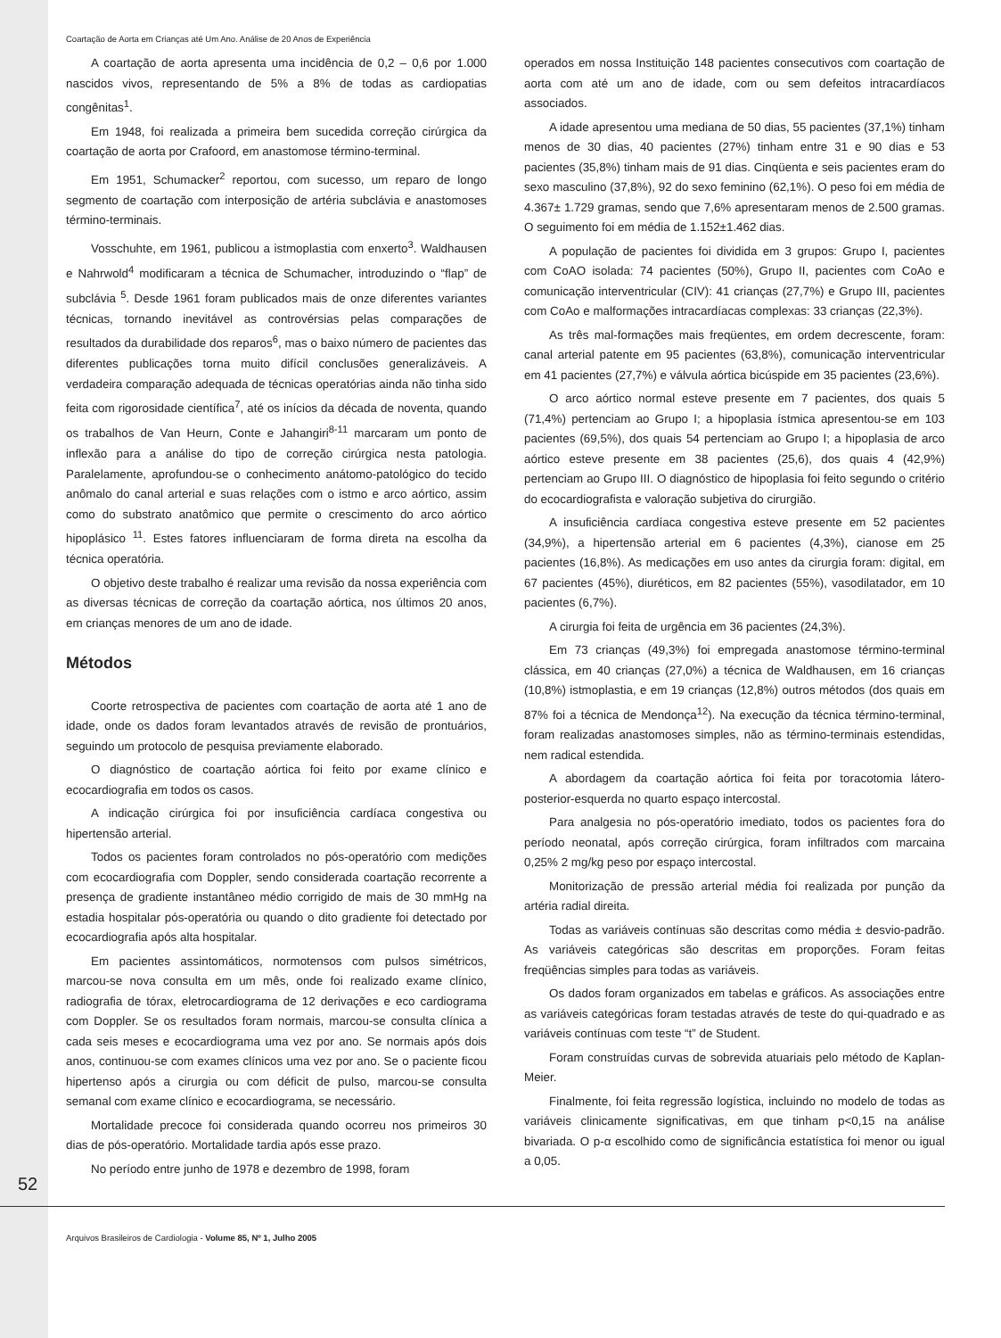Coartação de Aorta em Crianças até Um Ano. Análise de 20 Anos de Experiência
A coartação de aorta apresenta uma incidência de 0,2 – 0,6 por 1.000 nascidos vivos, representando de 5% a 8% de todas as cardiopatias congênitas<sup>1</sup>.
Em 1948, foi realizada a primeira bem sucedida correção cirúrgica da coartação de aorta por Crafoord, em anastomose término-terminal.
Em 1951, Schumacker<sup>2</sup> reportou, com sucesso, um reparo de longo segmento de coartação com interposição de artéria subclávia e anastomoses término-terminais.
Vosschuhte, em 1961, publicou a istmoplastia com enxerto<sup>3</sup>. Waldhausen e Nahrwold<sup>4</sup> modificaram a técnica de Schumacher, introduzindo o “flap” de subclávia <sup>5</sup>. Desde 1961 foram publicados mais de onze diferentes variantes técnicas, tornando inevitável as controvérsias pelas comparações de resultados da durabilidade dos reparos<sup>6</sup>, mas o baixo número de pacientes das diferentes publicações torna muito difícil conclusões generalizáveis. A verdadeira comparação adequada de técnicas operatórias ainda não tinha sido feita com rigorosidade científica<sup>7</sup>, até os inícios da década de noventa, quando os trabalhos de Van Heurn, Conte e Jahangiri<sup>8-11</sup> marcaram um ponto de inflexão para a análise do tipo de correção cirúrgica nesta patologia. Paralelamente, aprofundou-se o conhecimento anátomo-patológico do tecido anômalo do canal arterial e suas relações com o istmo e arco aórtico, assim como do substrato anatômico que permite o crescimento do arco aórtico hipoplásico <sup>11</sup>. Estes fatores influenciaram de forma direta na escolha da técnica operatória.
O objetivo deste trabalho é realizar uma revisão da nossa experiência com as diversas técnicas de correção da coartação aórtica, nos últimos 20 anos, em crianças menores de um ano de idade.
Métodos
Coorte retrospectiva de pacientes com coartação de aorta até 1 ano de idade, onde os dados foram levantados através de revisão de prontuários, seguindo um protocolo de pesquisa previamente elaborado.
O diagnóstico de coartação aórtica foi feito por exame clínico e ecocardiografia em todos os casos.
A indicação cirúrgica foi por insuficiência cardíaca congestiva ou hipertensão arterial.
Todos os pacientes foram controlados no pós-operatório com medições com ecocardiografia com Doppler, sendo considerada coartação recorrente a presença de gradiente instantâneo médio corrigido de mais de 30 mmHg na estadia hospitalar pós-operatória ou quando o dito gradiente foi detectado por ecocardiografia após alta hospitalar.
Em pacientes assintomáticos, normotensos com pulsos simétricos, marcou-se nova consulta em um mês, onde foi realizado exame clínico, radiografia de tórax, eletrocardiograma de 12 derivações e eco cardiograma com Doppler. Se os resultados foram normais, marcou-se consulta clínica a cada seis meses e ecocardiograma uma vez por ano. Se normais após dois anos, continuou-se com exames clínicos uma vez por ano. Se o paciente ficou hipertenso após a cirurgia ou com déficit de pulso, marcou-se consulta semanal com exame clínico e ecocardiograma, se necessário.
Mortalidade precoce foi considerada quando ocorreu nos primeiros 30 dias de pós-operatório. Mortalidade tardia após esse prazo.
No período entre junho de 1978 e dezembro de 1998, foram
operados em nossa Instituição 148 pacientes consecutivos com coartação de aorta com até um ano de idade, com ou sem defeitos intracardíacos associados.
A idade apresentou uma mediana de 50 dias, 55 pacientes (37,1%) tinham menos de 30 dias, 40 pacientes (27%) tinham entre 31 e 90 dias e 53 pacientes (35,8%) tinham mais de 91 dias. Cinqüenta e seis pacientes eram do sexo masculino (37,8%), 92 do sexo feminino (62,1%). O peso foi em média de 4.367± 1.729 gramas, sendo que 7,6% apresentaram menos de 2.500 gramas. O seguimento foi em média de 1.152±1.462 dias.
A população de pacientes foi dividida em 3 grupos: Grupo I, pacientes com CoAO isolada: 74 pacientes (50%), Grupo II, pacientes com CoAo e comunicação interventricular (CIV): 41 crianças (27,7%) e Grupo III, pacientes com CoAo e malformações intracardíacas complexas: 33 crianças (22,3%).
As três mal-formações mais freqüentes, em ordem decrescente, foram: canal arterial patente em 95 pacientes (63,8%), comunicação interventricular em 41 pacientes (27,7%) e válvula aórtica bicúspide em 35 pacientes (23,6%).
O arco aórtico normal esteve presente em 7 pacientes, dos quais 5 (71,4%) pertenciam ao Grupo I; a hipoplasia ístmica apresentou-se em 103 pacientes (69,5%), dos quais 54 pertenciam ao Grupo I; a hipoplasia de arco aórtico esteve presente em 38 pacientes (25,6), dos quais 4 (42,9%) pertenciam ao Grupo III. O diagnóstico de hipoplasia foi feito segundo o critério do ecocardiografista e valoração subjetiva do cirurgião.
A insuficiência cardíaca congestiva esteve presente em 52 pacientes (34,9%), a hipertensão arterial em 6 pacientes (4,3%), cianose em 25 pacientes (16,8%). As medicações em uso antes da cirurgia foram: digital, em 67 pacientes (45%), diuréticos, em 82 pacientes (55%), vasodilatador, em 10 pacientes (6,7%).
A cirurgia foi feita de urgência em 36 pacientes (24,3%).
Em 73 crianças (49,3%) foi empregada anastomose término-terminal clássica, em 40 crianças (27,0%) a técnica de Waldhausen, em 16 crianças (10,8%) istmoplastia, e em 19 crianças (12,8%) outros métodos (dos quais em 87% foi a técnica de Mendonça<sup>12</sup>). Na execução da técnica término-terminal, foram realizadas anastomoses simples, não as término-terminais estendidas, nem radical estendida.
A abordagem da coartação aórtica foi feita por toracotomia látero-posterior-esquerda no quarto espaço intercostal.
Para analgesia no pós-operatório imediato, todos os pacientes fora do período neonatal, após correção cirúrgica, foram infiltrados com marcaina 0,25% 2 mg/kg peso por espaço intercostal.
Monitorização de pressão arterial média foi realizada por punção da artéria radial direita.
Todas as variáveis contínuas são descritas como média ± desvio-padrão. As variáveis categóricas são descritas em proporções. Foram feitas freqüências simples para todas as variáveis.
Os dados foram organizados em tabelas e gráficos. As associações entre as variáveis categóricas foram testadas através de teste do qui-quadrado e as variáveis contínuas com teste “t” de Student.
Foram construídas curvas de sobrevida atuariais pelo método de Kaplan-Meier.
Finalmente, foi feita regressão logística, incluindo no modelo de todas as variáveis clinicamente significativas, em que tinham p<0,15 na análise bivariada. O p-α escolhido como de significância estatística foi menor ou igual a 0,05.
52
Arquivos Brasileiros de Cardiologia - Volume 85, Nº 1, Julho 2005